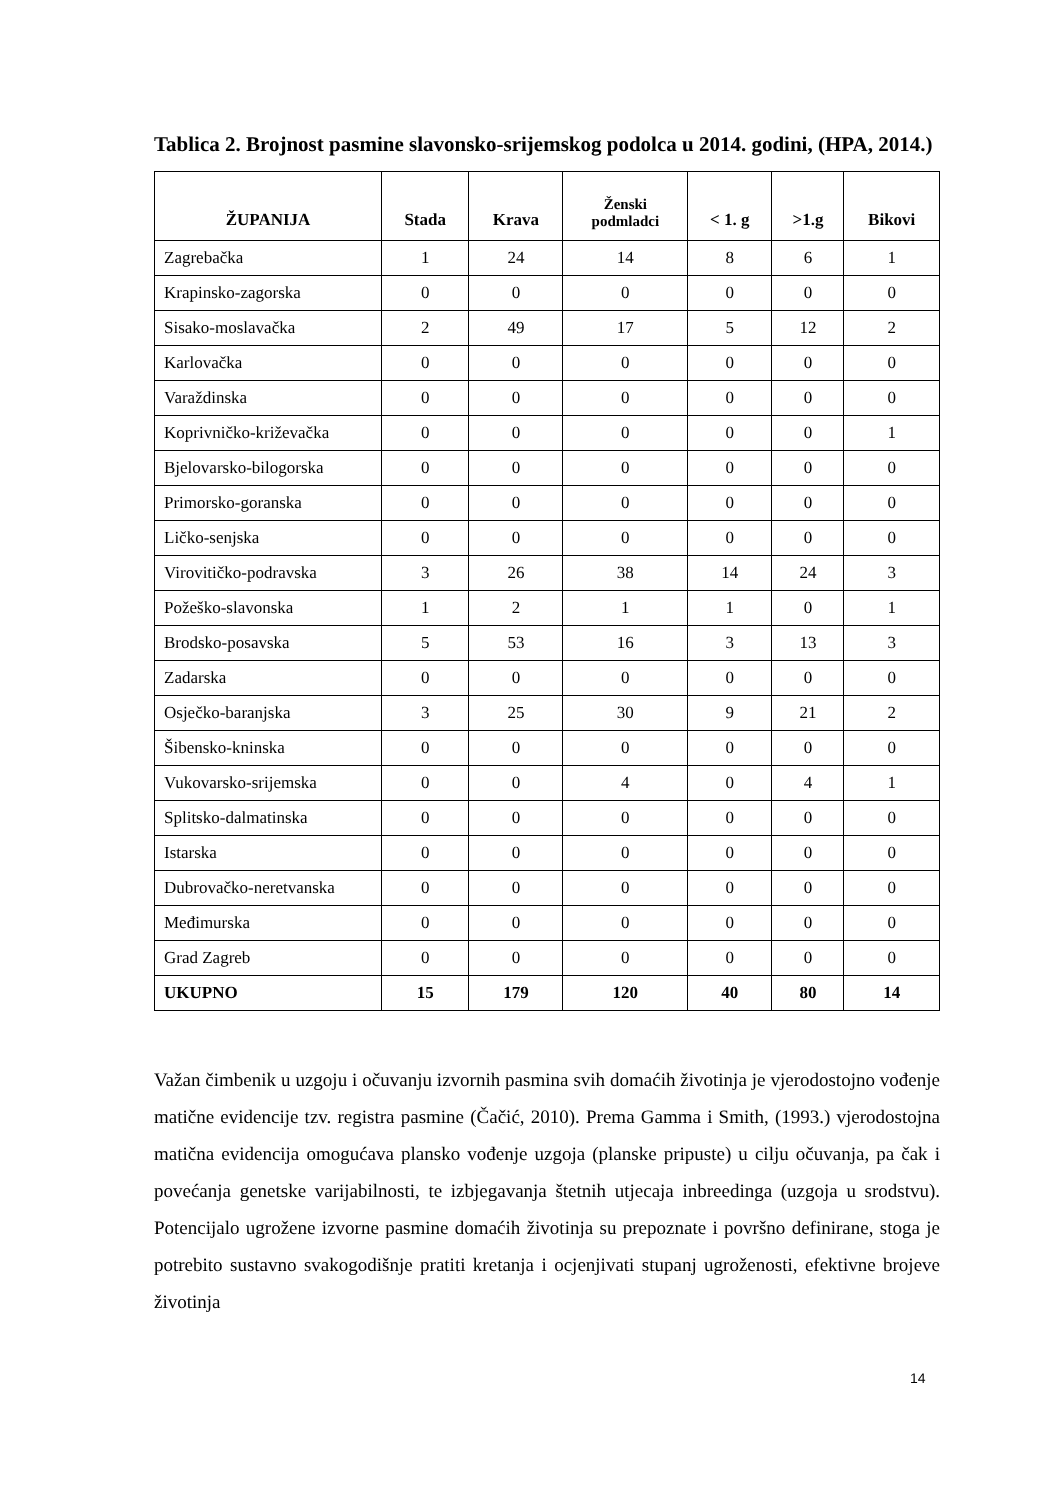Tablica 2. Brojnost pasmine slavonsko-srijemskog podolca u 2014. godini, (HPA, 2014.)
| ŽUPANIJA | Stada | Krava | Ženski podmladci | < 1. g | >1.g | Bikovi |
| --- | --- | --- | --- | --- | --- | --- |
| Zagrebačka | 1 | 24 | 14 | 8 | 6 | 1 |
| Krapinsko-zagorska | 0 | 0 | 0 | 0 | 0 | 0 |
| Sisako-moslavačka | 2 | 49 | 17 | 5 | 12 | 2 |
| Karlovačka | 0 | 0 | 0 | 0 | 0 | 0 |
| Varaždinska | 0 | 0 | 0 | 0 | 0 | 0 |
| Koprivničko-križevačka | 0 | 0 | 0 | 0 | 0 | 1 |
| Bjelovarsko-bilogorska | 0 | 0 | 0 | 0 | 0 | 0 |
| Primorsko-goranska | 0 | 0 | 0 | 0 | 0 | 0 |
| Ličko-senjska | 0 | 0 | 0 | 0 | 0 | 0 |
| Virovitičko-podravska | 3 | 26 | 38 | 14 | 24 | 3 |
| Požeško-slavonska | 1 | 2 | 1 | 1 | 0 | 1 |
| Brodsko-posavska | 5 | 53 | 16 | 3 | 13 | 3 |
| Zadarska | 0 | 0 | 0 | 0 | 0 | 0 |
| Osječko-baranjska | 3 | 25 | 30 | 9 | 21 | 2 |
| Šibensko-kninska | 0 | 0 | 0 | 0 | 0 | 0 |
| Vukovarsko-srijemska | 0 | 0 | 4 | 0 | 4 | 1 |
| Splitsko-dalmatinska | 0 | 0 | 0 | 0 | 0 | 0 |
| Istarska | 0 | 0 | 0 | 0 | 0 | 0 |
| Dubrovačko-neretvanska | 0 | 0 | 0 | 0 | 0 | 0 |
| Međimurska | 0 | 0 | 0 | 0 | 0 | 0 |
| Grad Zagreb | 0 | 0 | 0 | 0 | 0 | 0 |
| UKUPNO | 15 | 179 | 120 | 40 | 80 | 14 |
Važan čimbenik u uzgoju i očuvanju izvornih pasmina svih domaćih životinja je vjerodostojno vođenje matične evidencije tzv. registra pasmine (Čačić, 2010). Prema Gamma i Smith, (1993.) vjerodostojna matična evidencija omogućava plansko vođenje uzgoja (planske pripuste) u cilju očuvanja, pa čak i povećanja genetske varijabilnosti, te izbjegavanja štetnih utjecaja inbreedinga (uzgoja u srodstvu). Potencijalo ugrožene izvorne pasmine domaćih životinja su prepoznate i površno definirane, stoga je potrebito sustavno svakogodišnje pratiti kretanja i ocjenjivati stupanj ugroženosti, efektivne brojeve životinja
14